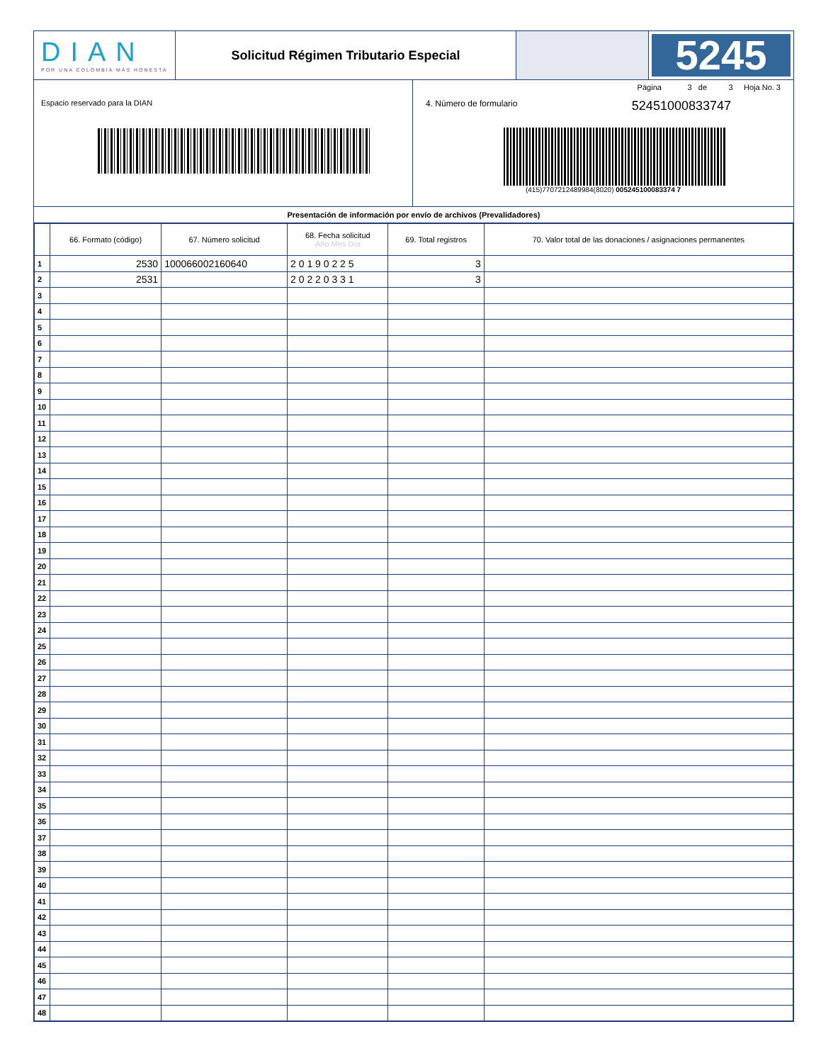DIAN
POR UNA COLOMBIA MÁS HONESTA
Solicitud Régimen Tributario Especial
5245
Espacio reservado para la DIAN
Página 3 de 3 Hoja No. 3
4. Número de formulario 52451000833747
(415)7707212489984(8020) 005245100083374 7
Presentación de información por envío de archivos (Prevalidadores)
| | 66. Formato (código) | 67. Número solicitud | 68. Fecha solicitud Año Mes Día | 69. Total registros | 70. Valor total de las donaciones / asignaciones permanentes |
| --- | --- | --- | --- | --- | --- |
| 1 | 2530 | 100066002160640 | 2 0 1 9 0 2 2 5 | 3 | |
| 2 | 2531 | | 2 0 2 2 0 3 3 1 | 3 | |
| 3 | | | | | |
| 4 | | | | | |
| 5 | | | | | |
| 6 | | | | | |
| 7 | | | | | |
| 8 | | | | | |
| 9 | | | | | |
| 10 | | | | | |
| 11 | | | | | |
| 12 | | | | | |
| 13 | | | | | |
| 14 | | | | | |
| 15 | | | | | |
| 16 | | | | | |
| 17 | | | | | |
| 18 | | | | | |
| 19 | | | | | |
| 20 | | | | | |
| 21 | | | | | |
| 22 | | | | | |
| 23 | | | | | |
| 24 | | | | | |
| 25 | | | | | |
| 26 | | | | | |
| 27 | | | | | |
| 28 | | | | | |
| 29 | | | | | |
| 30 | | | | | |
| 31 | | | | | |
| 32 | | | | | |
| 33 | | | | | |
| 34 | | | | | |
| 35 | | | | | |
| 36 | | | | | |
| 37 | | | | | |
| 38 | | | | | |
| 39 | | | | | |
| 40 | | | | | |
| 41 | | | | | |
| 42 | | | | | |
| 43 | | | | | |
| 44 | | | | | |
| 45 | | | | | |
| 46 | | | | | |
| 47 | | | | | |
| 48 | | | | | |